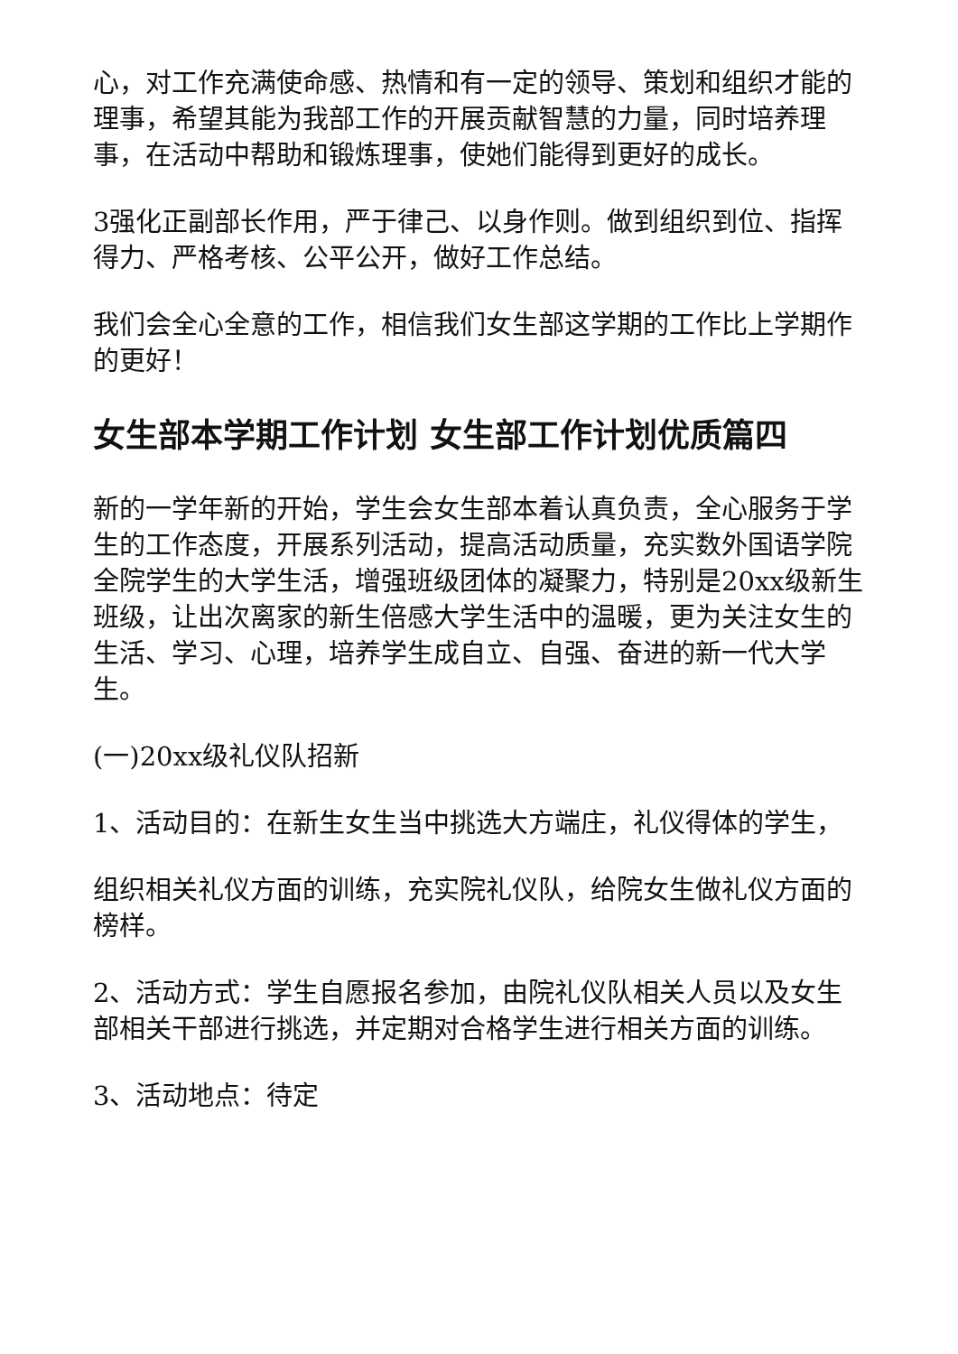心，对工作充满使命感、热情和有一定的领导、策划和组织才能的理事，希望其能为我部工作的开展贡献智慧的力量，同时培养理事，在活动中帮助和锻炼理事，使她们能得到更好的成长。
3强化正副部长作用，严于律己、以身作则。做到组织到位、指挥得力、严格考核、公平公开，做好工作总结。
我们会全心全意的工作，相信我们女生部这学期的工作比上学期作的更好！
女生部本学期工作计划 女生部工作计划优质篇四
新的一学年新的开始，学生会女生部本着认真负责，全心服务于学生的工作态度，开展系列活动，提高活动质量，充实数外国语学院全院学生的大学生活，增强班级团体的凝聚力，特别是20xx级新生班级，让出次离家的新生倍感大学生活中的温暖，更为关注女生的生活、学习、心理，培养学生成自立、自强、奋进的新一代大学生。
(一)20xx级礼仪队招新
1、活动目的：在新生女生当中挑选大方端庄，礼仪得体的学生，
组织相关礼仪方面的训练，充实院礼仪队，给院女生做礼仪方面的榜样。
2、活动方式：学生自愿报名参加，由院礼仪队相关人员以及女生部相关干部进行挑选，并定期对合格学生进行相关方面的训练。
3、活动地点：待定